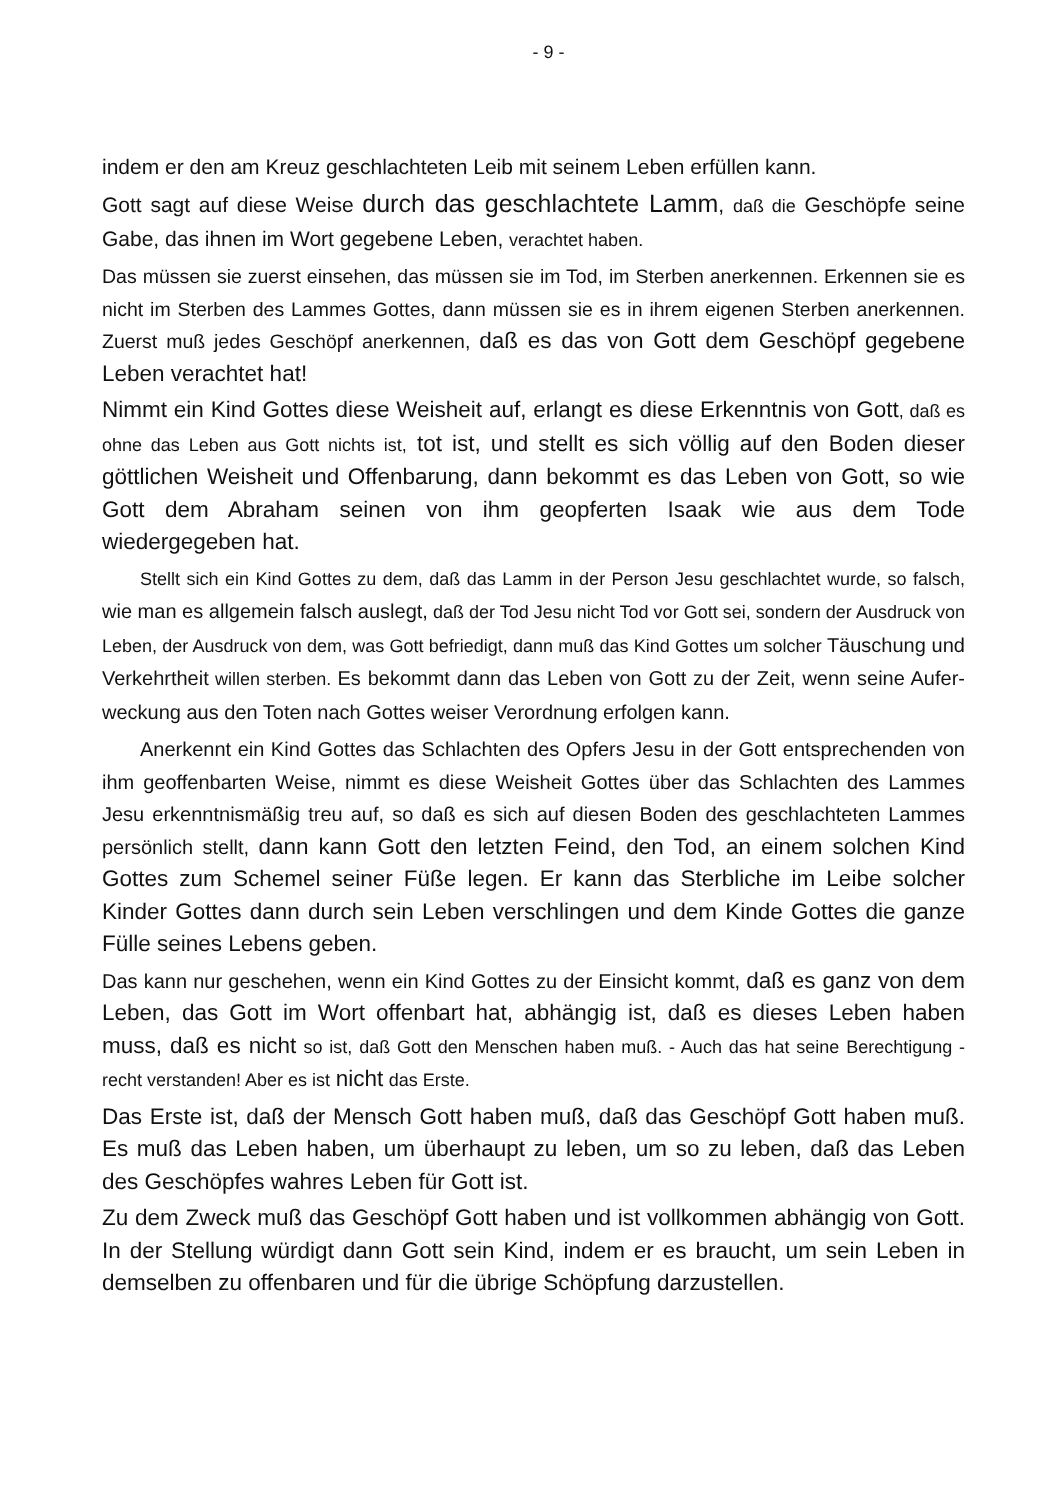- 9 -
indem er den am Kreuz geschlachteten Leib mit seinem Leben erfüllen kann.
Gott sagt auf diese Weise durch das geschlachtete Lamm, daß die Geschöpfe seine Gabe, das ihnen im Wort gegebene Leben, verachtet haben.
Das müssen sie zuerst einsehen, das müssen sie im Tod, im Sterben anerkennen. Erkennen sie es nicht im Sterben des Lammes Gottes, dann müssen sie es in ihrem eigenen Sterben anerkennen. Zuerst muß jedes Geschöpf anerkennen, daß es das von Gott dem Geschöpf gegebene Leben verachtet hat!
Nimmt ein Kind Gottes diese Weisheit auf, erlangt es diese Erkenntnis von Gott, daß es ohne das Leben aus Gott nichts ist, tot ist, und stellt es sich völlig auf den Boden dieser göttlichen Weisheit und Offenbarung, dann bekommt es das Leben von Gott, so wie Gott dem Abraham seinen von ihm geopferten Isaak wie aus dem Tode wiedergegeben hat.
Stellt sich ein Kind Gottes zu dem, daß das Lamm in der Person Jesu geschlachtet wurde, so falsch, wie man es allgemein falsch auslegt, daß der Tod Jesu nicht Tod vor Gott sei, sondern der Ausdruck von Leben, der Ausdruck von dem, was Gott befriedigt, dann muß das Kind Gottes um solcher Täuschung und Verkehrtheit willen sterben. Es bekommt dann das Leben von Gott zu der Zeit, wenn seine Aufer­weckung aus den Toten nach Gottes weiser Verordnung erfolgen kann.
Anerkennt ein Kind Gottes das Schlachten des Opfers Jesu in der Gott entsprechenden von ihm geoffenbarten Weise, nimmt es diese Weisheit Gottes über das Schlachten des Lammes Jesu erkenntnismäßig treu auf, so daß es sich auf diesen Boden des geschlachteten Lammes persönlich stellt, dann kann Gott den letzten Feind, den Tod, an einem solchen Kind Gottes zum Schemel seiner Füße legen. Er kann das Sterbliche im Leibe solcher Kinder Gottes dann durch sein Leben verschlingen und dem Kinde Gottes die ganze Fülle seines Lebens geben.
Das kann nur geschehen, wenn ein Kind Gottes zu der Einsicht kommt, daß es ganz von dem Leben, das Gott im Wort offenbart hat, abhängig ist, daß es dieses Leben haben muss, daß es nicht so ist, daß Gott den Menschen haben muß. - Auch das hat seine Berechtigung - recht verstanden! Aber es ist nicht das Erste.
Das Erste ist, daß der Mensch Gott haben muß, daß das Geschöpf Gott haben muß. Es muß das Leben haben, um überhaupt zu leben, um so zu leben, daß das Leben des Geschöpfes wahres Leben für Gott ist.
Zu dem Zweck muß das Geschöpf Gott haben und ist vollkommen abhängig von Gott. In der Stellung würdigt dann Gott sein Kind, indem er es braucht, um sein Leben in demselben zu offenbaren und für die übrige Schöpfung darzustellen.